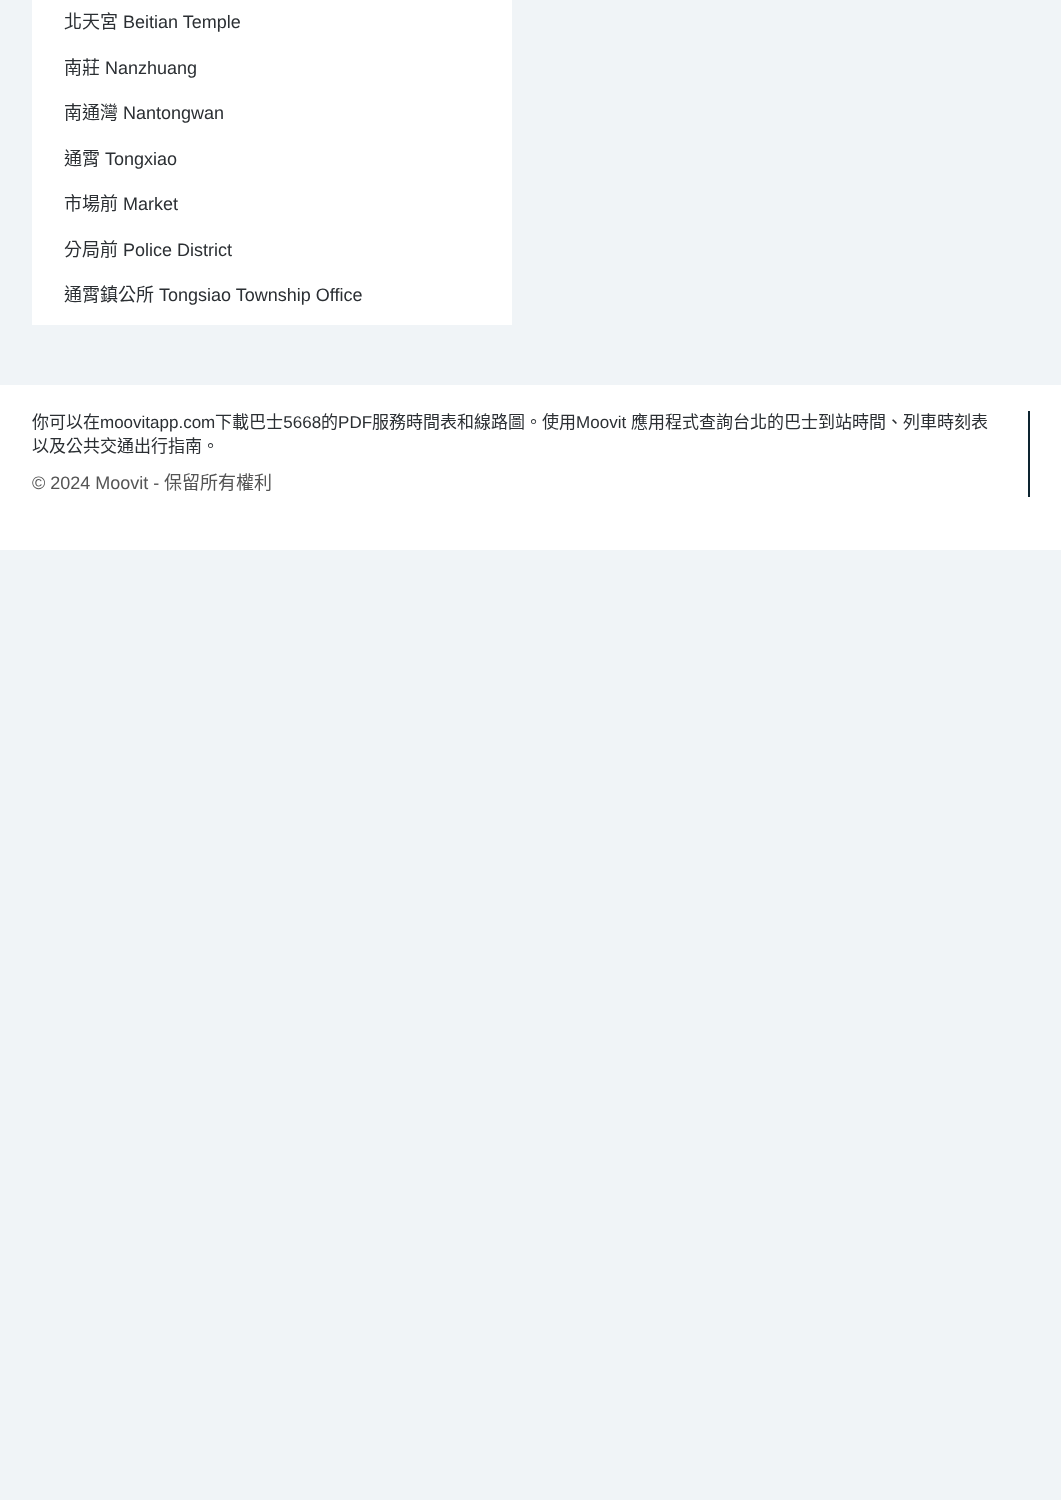北天宮 Beitian Temple
南莊 Nanzhuang
南通灣 Nantongwan
通霄 Tongxiao
市場前 Market
分局前 Police District
通霄鎮公所 Tongsiao Township Office
你可以在moovitapp.com下載巴士5668的PDF服務時間表和線路圖。使用Moovit 應用程式查詢台北的巴士到站時間、列車時刻表以及公共交通出行指南。
© 2024 Moovit - 保留所有權利